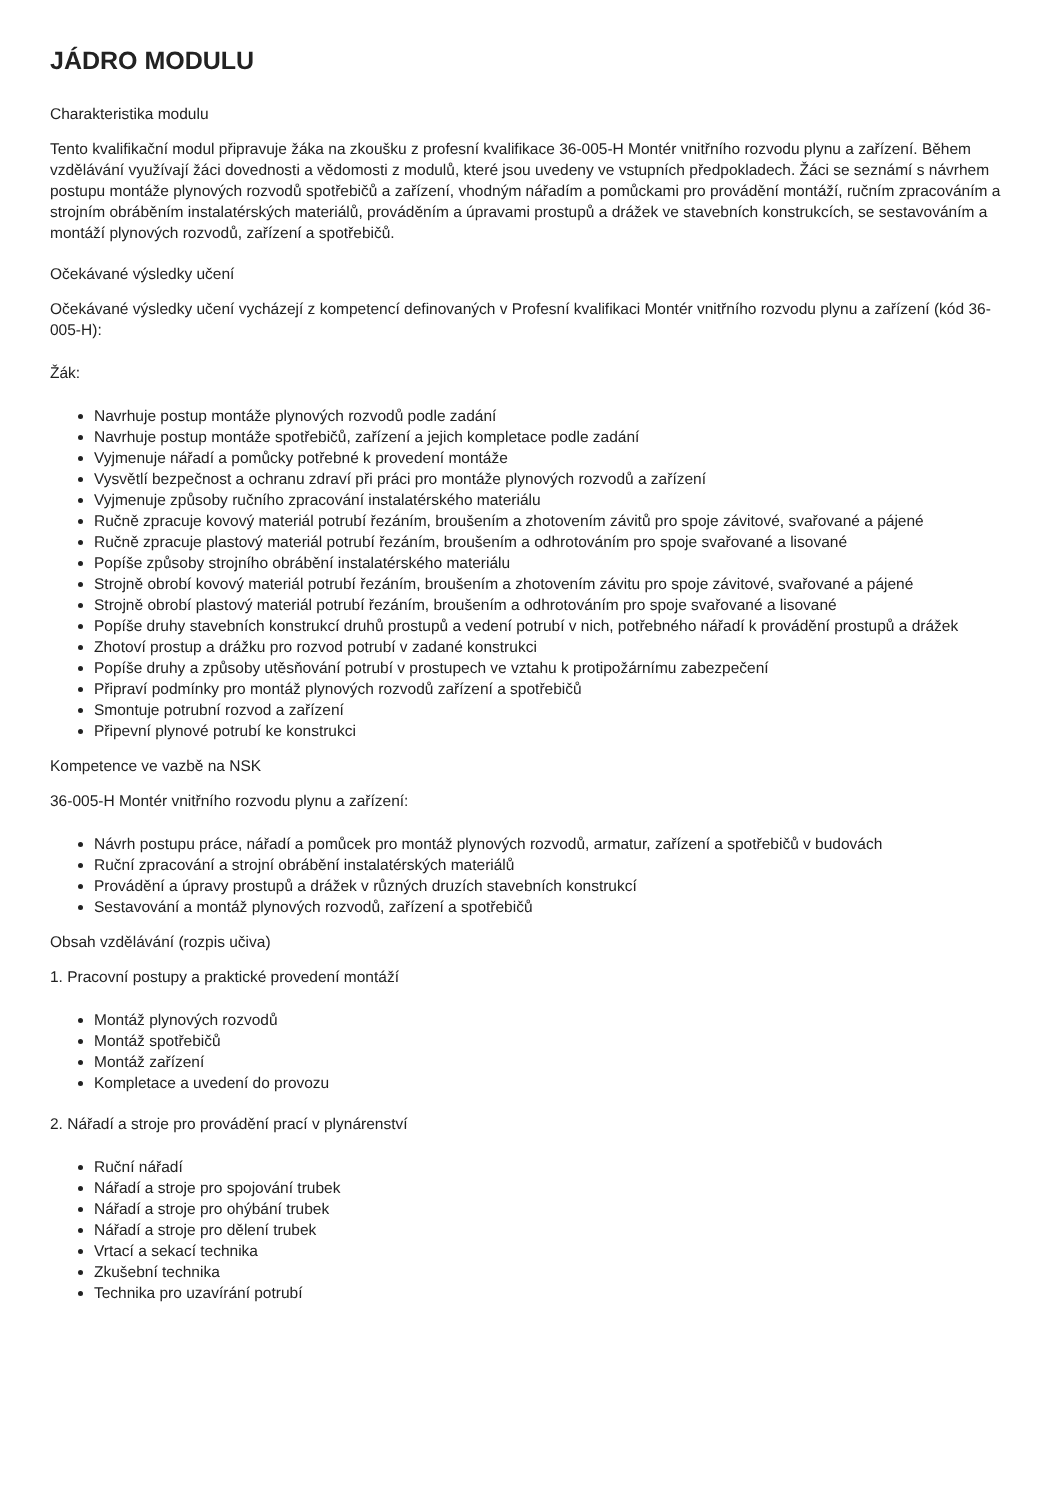JÁDRO MODULU
Charakteristika modulu
Tento kvalifikační modul připravuje žáka na zkoušku z profesní kvalifikace 36-005-H Montér vnitřního rozvodu plynu a zařízení. Během vzdělávání využívají žáci dovednosti a vědomosti z modulů, které jsou uvedeny ve vstupních předpokladech. Žáci se seznámí s návrhem postupu montáže plynových rozvodů spotřebičů a zařízení, vhodným nářadím a pomůckami pro provádění montáží, ručním zpracováním a strojním obráběním instalatérských materiálů, prováděním a úpravami prostupů a drážek ve stavebních konstrukcích, se sestavováním a montáží plynových rozvodů, zařízení a spotřebičů.
Očekávané výsledky učení
Očekávané výsledky učení vycházejí z kompetencí definovaných v Profesní kvalifikaci Montér vnitřního rozvodu plynu a zařízení (kód 36-005-H):
Žák:
Navrhuje postup montáže plynových rozvodů podle zadání
Navrhuje postup montáže spotřebičů, zařízení a jejich kompletace podle zadání
Vyjmenuje nářadí a pomůcky potřebné k provedení montáže
Vysvětlí bezpečnost a ochranu zdraví při práci pro montáže plynových rozvodů a zařízení
Vyjmenuje způsoby ručního zpracování instalatérského materiálu
Ručně zpracuje kovový materiál potrubí řezáním, broušením a zhotovením závitů pro spoje závitové, svařované a pájené
Ručně zpracuje plastový materiál potrubí řezáním, broušením a odhrotováním pro spoje svařované a lisované
Popíše způsoby strojního obrábění instalatérského materiálu
Strojně obrobí kovový materiál potrubí řezáním, broušením a zhotovením závitu pro spoje závitové, svařované a pájené
Strojně obrobí plastový materiál potrubí řezáním, broušením a odhrotováním pro spoje svařované a lisované
Popíše druhy stavebních konstrukcí druhů prostupů a vedení potrubí v nich, potřebného nářadí k provádění prostupů a drážek
Zhotoví prostup a drážku pro rozvod potrubí v zadané konstrukci
Popíše druhy a způsoby utěsňování potrubí v prostupech ve vztahu k protipožárnímu zabezpečení
Připraví podmínky pro montáž plynových rozvodů zařízení a spotřebičů
Smontuje potrubní rozvod a zařízení
Připevní plynové potrubí ke konstrukci
Kompetence ve vazbě na NSK
36-005-H Montér vnitřního rozvodu plynu a zařízení:
Návrh postupu práce, nářadí a pomůcek pro montáž plynových rozvodů, armatur, zařízení a spotřebičů v budovách
Ruční zpracování a strojní obrábění instalatérských materiálů
Provádění a úpravy prostupů a drážek v různých druzích stavebních konstrukcí
Sestavování a montáž plynových rozvodů, zařízení a spotřebičů
Obsah vzdělávání (rozpis učiva)
1. Pracovní postupy a praktické provedení montáží
Montáž plynových rozvodů
Montáž spotřebičů
Montáž zařízení
Kompletace a uvedení do provozu
2. Nářadí a stroje pro provádění prací v plynárenství
Ruční nářadí
Nářadí a stroje pro spojování trubek
Nářadí a stroje pro ohýbání trubek
Nářadí a stroje pro dělení trubek
Vrtací a sekací technika
Zkušební technika
Technika pro uzavírání potrubí